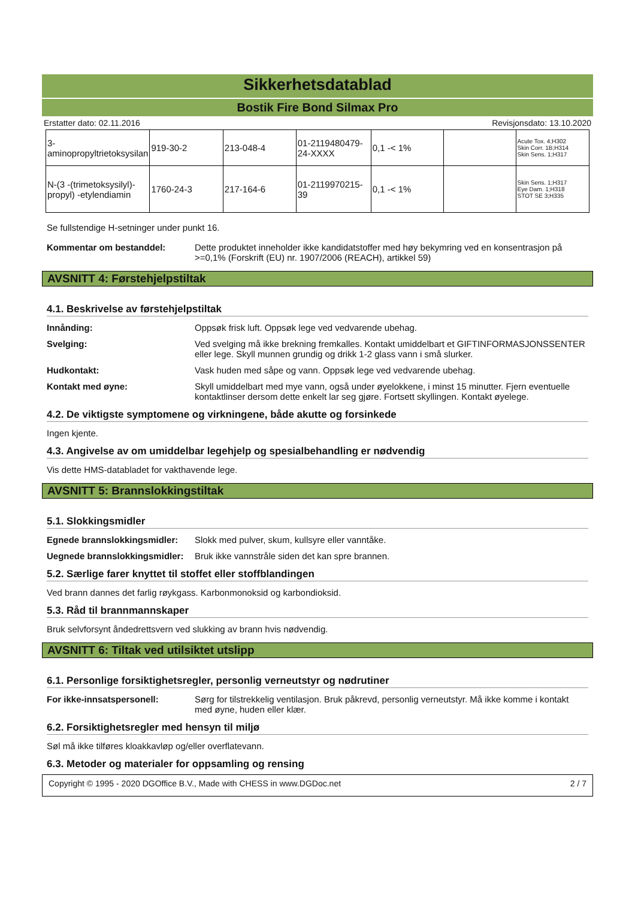Sikkerhetsdatablad
Bostik Fire Bond Silmax Pro
Erstatter dato: 02.11.2016 Revisjonsdato: 13.10.2020
| 3-aminopropyltrietoksysilan | 919-30-2 | 213-048-4 | 01-2119480479-24-XXXX | 0,1 -< 1% | | Acute Tox. 4;H302 Skin Corr. 1B;H314 Skin Sens. 1;H317 |
| N-(3 -(trimetoksysilyl)-propyl) -etylendiamin | 1760-24-3 | 217-164-6 | 01-2119970215-39 | 0,1 -< 1% | | Skin Sens. 1;H317 Eye Dam. 1;H318 STOT SE 3;H335 |
Se fullstendige H-setninger under punkt 16.
Kommentar om bestanddel: Dette produktet inneholder ikke kandidatstoffer med høy bekymring ved en konsentrasjon på >=0,1% (Forskrift (EU) nr. 1907/2006 (REACH), artikkel 59)
AVSNITT 4: Førstehjelpstiltak
4.1. Beskrivelse av førstehjelpstiltak
Innånding: Oppsøk frisk luft. Oppsøk lege ved vedvarende ubehag.
Svelging: Ved svelging må ikke brekning fremkalles. Kontakt umiddelbart et GIFTINFORMASJONSSENTER eller lege. Skyll munnen grundig og drikk 1-2 glass vann i små slurker.
Hudkontakt: Vask huden med såpe og vann. Oppsøk lege ved vedvarende ubehag.
Kontakt med øyne: Skyll umiddelbart med mye vann, også under øyelokkene, i minst 15 minutter. Fjern eventuelle kontaktlinser dersom dette enkelt lar seg gjøre. Fortsett skyllingen. Kontakt øyelege.
4.2. De viktigste symptomene og virkningene, både akutte og forsinkede
Ingen kjente.
4.3. Angivelse av om umiddelbar legehjelp og spesialbehandling er nødvendig
Vis dette HMS-databladet for vakthavende lege.
AVSNITT 5: Brannslokkingstiltak
5.1. Slokkingsmidler
Egnede brannslokkingsmidler:
Slokk med pulver, skum, kullsyre eller vanntåke.
Uegnede brannslokkingsmidler:
Bruk ikke vannstråle siden det kan spre brannen.
5.2. Særlige farer knyttet til stoffet eller stoffblandingen
Ved brann dannes det farlig røykgass. Karbonmonoksid og karbondioksid.
5.3. Råd til brannmannskaper
Bruk selvforsynt åndedrettsvern ved slukking av brann hvis nødvendig.
AVSNITT 6: Tiltak ved utilsiktet utslipp
6.1. Personlige forsiktighetsregler, personlig verneutstyr og nødrutiner
For ikke-innsatspersonell: Sørg for tilstrekkelig ventilasjon. Bruk påkrevd, personlig verneutstyr. Må ikke komme i kontakt med øyne, huden eller klær.
6.2. Forsiktighetsregler med hensyn til miljø
Søl må ikke tilføres kloakkavløp og/eller overflatevann.
6.3. Metoder og materialer for oppsamling og rensing
Copyright © 1995 - 2020 DGOffice B.V., Made with CHESS in www.DGDoc.net 2 / 7